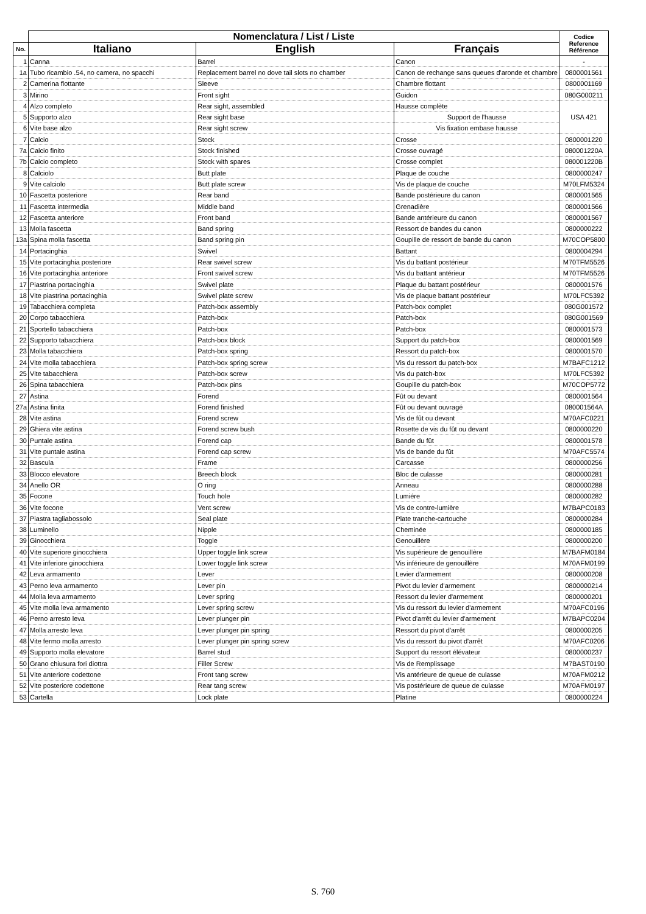| | Nomenclatura / List / Liste | | | Codice Reference Référence |
| --- | --- | --- | --- | --- |
| No. | Italiano | English | Français | |
| 1 | Canna | Barrel | Canon | - |
| 1a | Tubo ricambio .54, no camera, no spacchi | Replacement barrel no dove tail slots no chamber | Canon de rechange sans queues d'aronde et chambre | 0800001561 |
| 2 | Camerina flottante | Sleeve | Chambre flottant | 0800001169 |
| 3 | Mirino | Front sight | Guidon | 080G000211 |
| 4 | Alzo completo | Rear sight, assembled | Hausse complète | USA 421 |
| 5 | Supporto alzo | Rear sight base | Support de l'hausse | |
| 6 | Vite base alzo | Rear sight screw | Vis fixation embase hausse | |
| 7 | Calcio | Stock | Crosse | 0800001220 |
| 7a | Calcio finito | Stock finished | Crosse ouvragé | 080001220A |
| 7b | Calcio completo | Stock with spares | Crosse complet | 080001220B |
| 8 | Calciolo | Butt plate | Plaque de couche | 0800000247 |
| 9 | Vite calciolo | Butt plate screw | Vis de plaque de couche | M70LFM5324 |
| 10 | Fascetta posteriore | Rear band | Bande postérieure du canon | 0800001565 |
| 11 | Fascetta intermedia | Middle band | Grenadière | 0800001566 |
| 12 | Fascetta anteriore | Front band | Bande antérieure du canon | 0800001567 |
| 13 | Molla fascetta | Band spring | Ressort de bandes du canon | 0800000222 |
| 13a | Spina molla fascetta | Band spring pin | Goupille de ressort de bande du canon | M70COP5800 |
| 14 | Portacinghia | Swivel | Battant | 0800004294 |
| 15 | Vite portacinghia posteriore | Rear swivel screw | Vis du battant postérieur | M70TFM5526 |
| 16 | Vite portacinghia anteriore | Front swivel screw | Vis du battant antérieur | M70TFM5526 |
| 17 | Piastrina portacinghia | Swivel plate | Plaque du battant postérieur | 0800001576 |
| 18 | Vite piastrina portacinghia | Swivel plate screw | Vis de plaque battant postérieur | M70LFC5392 |
| 19 | Tabacchiera completa | Patch-box assembly | Patch-box complet | 080G001572 |
| 20 | Corpo tabacchiera | Patch-box | Patch-box | 080G001569 |
| 21 | Sportello tabacchiera | Patch-box | Patch-box | 0800001573 |
| 22 | Supporto tabacchiera | Patch-box block | Support du patch-box | 0800001569 |
| 23 | Molla tabacchiera | Patch-box spring | Ressort du patch-box | 0800001570 |
| 24 | Vite molla tabacchiera | Patch-box spring screw | Vis du ressort du patch-box | M7BAFC1212 |
| 25 | Vite tabacchiera | Patch-box screw | Vis du patch-box | M70LFC5392 |
| 26 | Spina tabacchiera | Patch-box pins | Goupille du patch-box | M70COP5772 |
| 27 | Astina | Forend | Fût ou devant | 0800001564 |
| 27a | Astina finita | Forend finished | Fût ou devant ouvragé | 080001564A |
| 28 | Vite astina | Forend screw | Vis de fût ou devant | M70AFC0221 |
| 29 | Ghiera vite astina | Forend screw bush | Rosette de vis du fût ou devant | 0800000220 |
| 30 | Puntale astina | Forend cap | Bande du fût | 0800001578 |
| 31 | Vite puntale astina | Forend cap screw | Vis de bande du fût | M70AFC5574 |
| 32 | Bascula | Frame | Carcasse | 0800000256 |
| 33 | Blocco elevatore | Breech block | Bloc de culasse | 0800000281 |
| 34 | Anello OR | O ring | Anneau | 0800000288 |
| 35 | Focone | Touch hole | Lumiére | 0800000282 |
| 36 | Vite focone | Vent screw | Vis de contre-lumière | M7BAPC0183 |
| 37 | Piastra tagliabossolo | Seal plate | Plate tranche-cartouche | 0800000284 |
| 38 | Luminello | Nipple | Cheminée | 0800000185 |
| 39 | Ginocchiera | Toggle | Genouillère | 0800000200 |
| 40 | Vite superiore ginocchiera | Upper toggle link screw | Vis supérieure de genouillère | M7BAFM0184 |
| 41 | Vite inferiore ginocchiera | Lower toggle link screw | Vis inférieure de genouillère | M70AFM0199 |
| 42 | Leva armamento | Lever | Levier d'armement | 0800000208 |
| 43 | Perno leva armamento | Lever pin | Pivot du levier d'armement | 0800000214 |
| 44 | Molla leva armamento | Lever spring | Ressort du levier d'armement | 0800000201 |
| 45 | Vite molla leva armamento | Lever spring screw | Vis du ressort du levier d'armement | M70AFC0196 |
| 46 | Perno arresto leva | Lever plunger pin | Pivot d'arrêt du levier d'armement | M7BAPC0204 |
| 47 | Molla arresto leva | Lever plunger pin spring | Ressort du pivot d'arrêt | 0800000205 |
| 48 | Vite fermo molla arresto | Lever plunger pin spring screw | Vis du ressort du pivot d'arrêt | M70AFC0206 |
| 49 | Supporto molla elevatore | Barrel stud | Support du ressort élévateur | 0800000237 |
| 50 | Grano chiusura fori diottra | Filler Screw | Vis de Remplissage | M7BAST0190 |
| 51 | Vite anteriore codettone | Front tang screw | Vis antérieure de queue de culasse | M70AFM0212 |
| 52 | Vite posteriore codettone | Rear tang screw | Vis postérieure de queue de culasse | M70AFM0197 |
| 53 | Cartella | Lock plate | Platine | 0800000224 |
S. 760